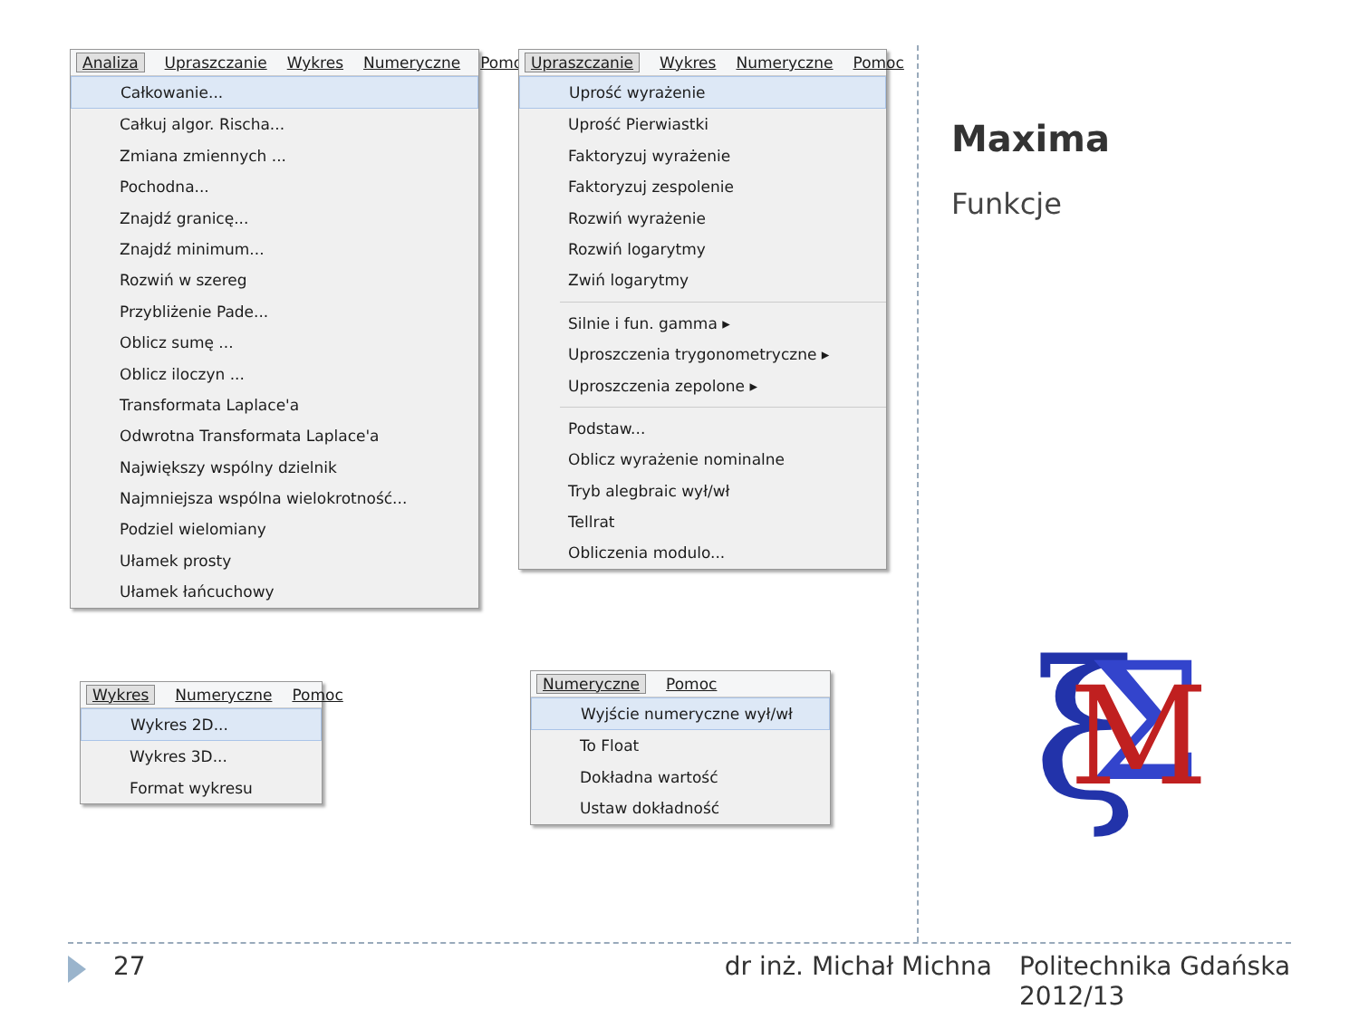Analiza Upraszczanie Wykres Numeryczne Pomoc
Całkowanie...
Całkuj algor. Rischa...
Zmiana zmiennych ...
Pochodna...
Znajdź granicę...
Znajdź minimum...
Rozwiń w szereg
Przybliżenie Pade...
Oblicz sumę ...
Oblicz iloczyn ...
Transformata Laplace'a
Odwrotna Transformata Laplace'a
Największy wspólny dzielnik
Najmniejsza wspólna wielokrotność...
Podziel wielomiany
Ułamek prosty
Ułamek łańcuchowy
Upraszczanie Wykres Numeryczne Pomoc
Uprość wyrażenie
Uprość Pierwiastki
Faktoryzuj wyrażenie
Faktoryzuj zespolenie
Rozwiń wyrażenie
Rozwiń logarytmy
Zwiń logarytmy
Silnie i fun. gamma ▸
Uproszczenia trygonometryczne ▸
Uproszczenia zepolone ▸
Podstaw...
Oblicz wyrażenie nominalne
Tryb alegbraic wył/wł
Tellrat
Obliczenia modulo...
Wykres Numeryczne Pomoc
Wykres 2D...
Wykres 3D...
Format wykresu
Numeryczne Pomoc
Wyjście numeryczne wył/wł
To Float
Dokładna wartość
Ustaw dokładność
Maxima
Funkcje
ξ
Σ
M
27 dr inż. Michał Michna Politechnika Gdańska 2012/13